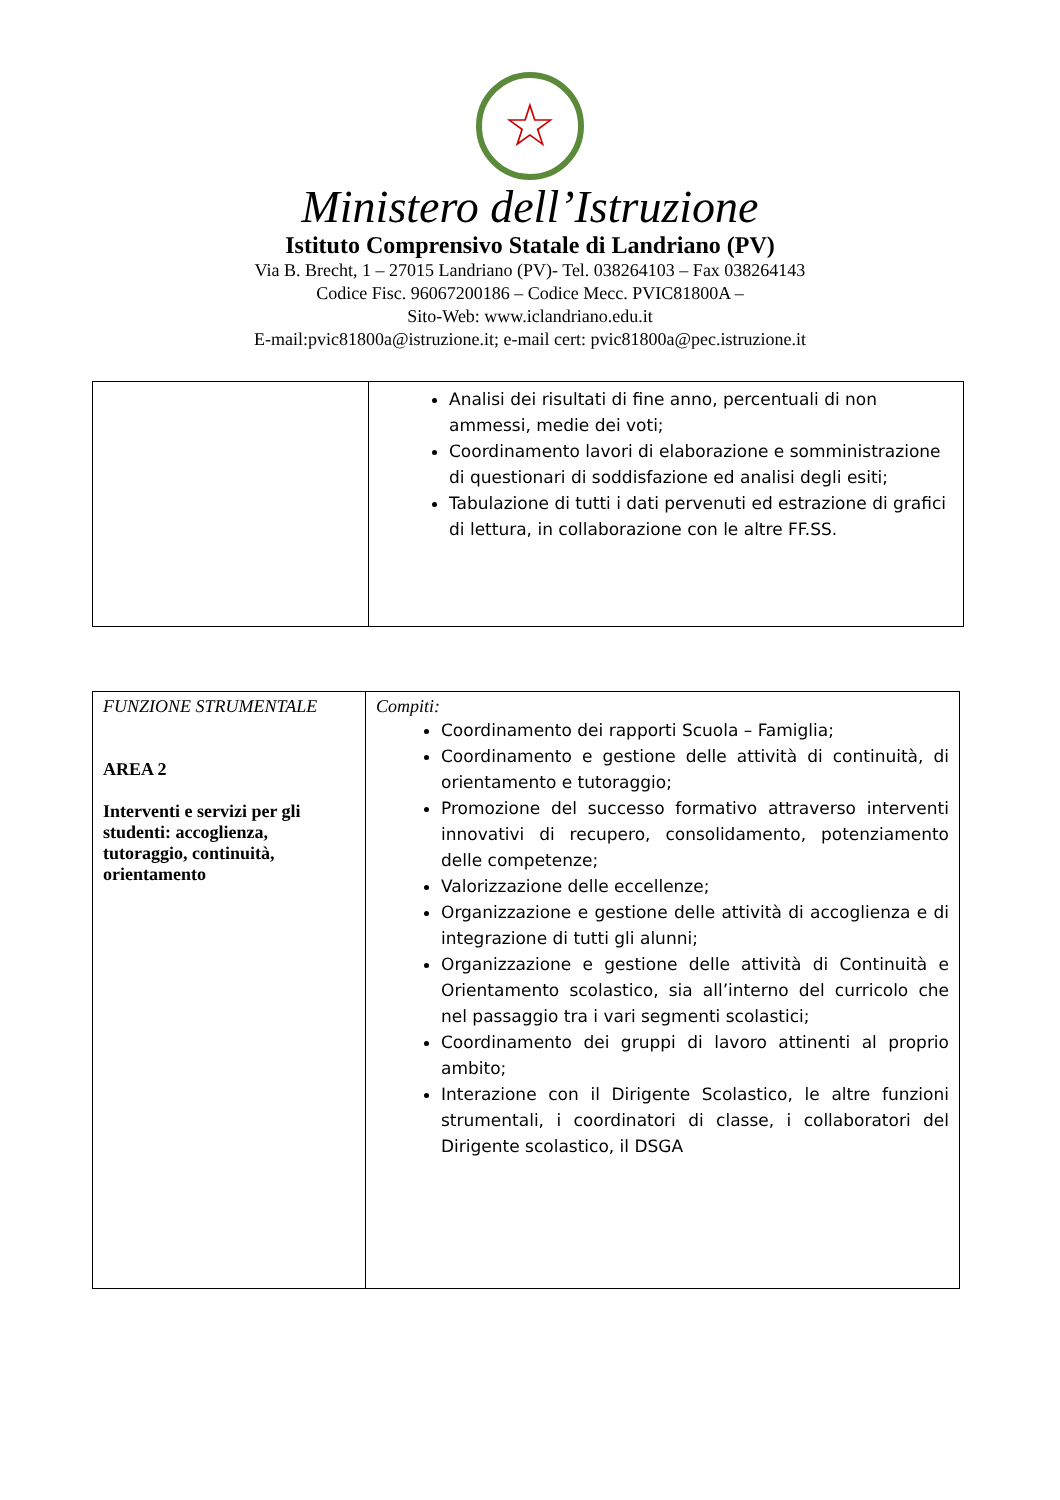☆
Ministero dell’Istruzione
Istituto Comprensivo Statale di Landriano (PV)
Via B. Brecht, 1 – 27015 Landriano (PV)- Tel. 038264103 – Fax 038264143
Codice Fisc. 96067200186 – Codice Mecc. PVIC81800A –
Sito-Web: www.iclandriano.edu.it
E-mail:pvic81800a@istruzione.it; e-mail cert: pvic81800a@pec.istruzione.it
| | Analisi dei risultati di fine anno, percentuali di non ammessi, medie dei voti; Coordinamento lavori di elaborazione e somministrazione di questionari di soddisfazione ed analisi degli esiti; Tabulazione di tutti i dati pervenuti ed estrazione di grafici di lettura, in collaborazione con le altre FF.SS. |
| FUNZIONE STRUMENTALE AREA 2 Interventi e servizi per gli studenti: accoglienza, tutoraggio, continuità, orientamento | Compiti: Coordinamento dei rapporti Scuola – Famiglia; Coordinamento e gestione delle attività di continuità, di orientamento e tutoraggio; Promozione del successo formativo attraverso interventi innovativi di recupero, consolidamento, potenziamento delle competenze; Valorizzazione delle eccellenze; Organizzazione e gestione delle attività di accoglienza e di integrazione di tutti gli alunni; Organizzazione e gestione delle attività di Continuità e Orientamento scolastico, sia all’interno del curricolo che nel passaggio tra i vari segmenti scolastici; Coordinamento dei gruppi di lavoro attinenti al proprio ambito; Interazione con il Dirigente Scolastico, le altre funzioni strumentali, i coordinatori di classe, i collaboratori del Dirigente scolastico, il DSGA |